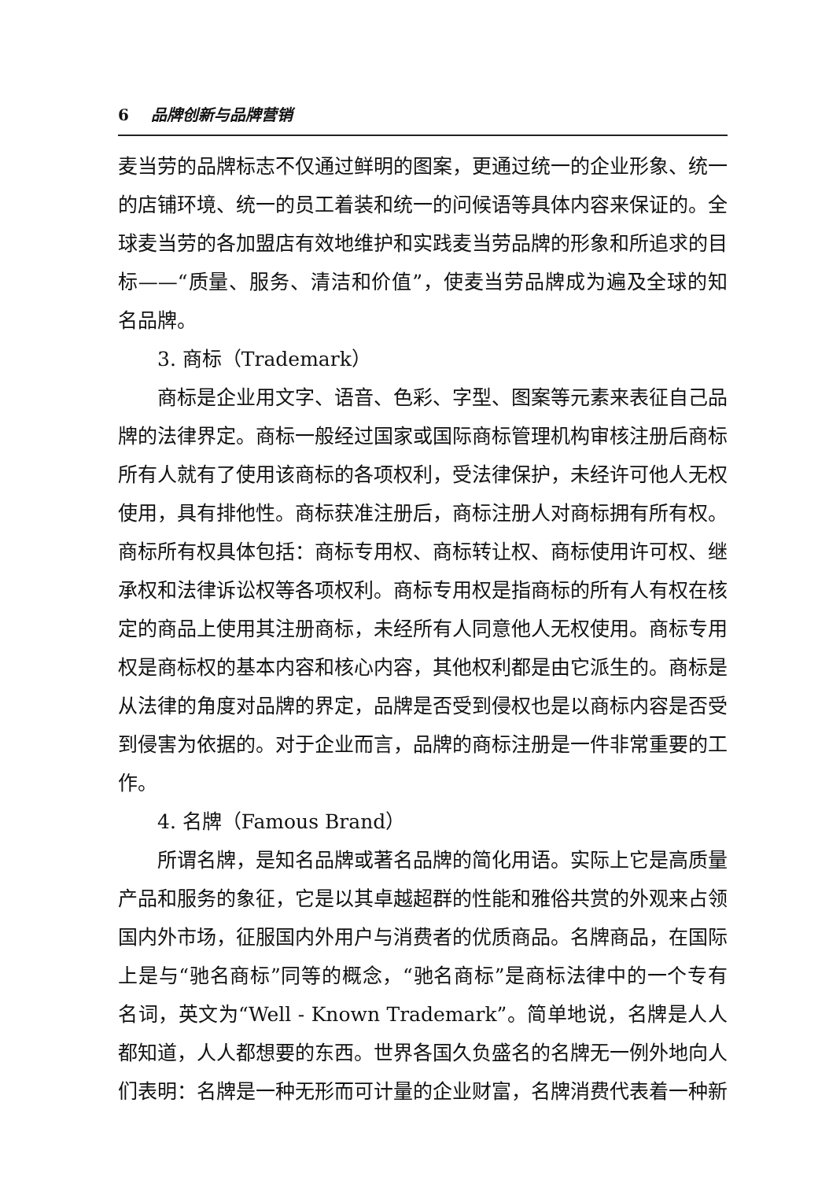6 品牌创新与品牌营销
麦当劳的品牌标志不仅通过鲜明的图案，更通过统一的企业形象、统一的店铺环境、统一的员工着装和统一的问候语等具体内容来保证的。全球麦当劳的各加盟店有效地维护和实践麦当劳品牌的形象和所追求的目标——“质量、服务、清洁和价值”，使麦当劳品牌成为遍及全球的知名品牌。
3. 商标（Trademark）
商标是企业用文字、语音、色彩、字型、图案等元素来表征自己品牌的法律界定。商标一般经过国家或国际商标管理机构审核注册后商标所有人就有了使用该商标的各项权利，受法律保护，未经许可他人无权使用，具有排他性。商标获准注册后，商标注册人对商标拥有所有权。商标所有权具体包括：商标专用权、商标转让权、商标使用许可权、继承权和法律诉讼权等各项权利。商标专用权是指商标的所有人有权在核定的商品上使用其注册商标，未经所有人同意他人无权使用。商标专用权是商标权的基本内容和核心内容，其他权利都是由它派生的。商标是从法律的角度对品牌的界定，品牌是否受到侵权也是以商标内容是否受到侵害为依据的。对于企业而言，品牌的商标注册是一件非常重要的工作。
4. 名牌（Famous Brand）
所谓名牌，是知名品牌或著名品牌的简化用语。实际上它是高质量产品和服务的象征，它是以其卓越超群的性能和雅俗共赏的外观来占领国内外市场，征服国内外用户与消费者的优质商品。名牌商品，在国际上是与“驰名商标”同等的概念，“驰名商标”是商标法律中的一个专有名词，英文为“Well - Known Trademark”。简单地说，名牌是人人都知道，人人都想要的东西。世界各国久负盛名的名牌无一例外地向人们表明：名牌是一种无形而可计量的企业财富，名牌消费代表着一种新